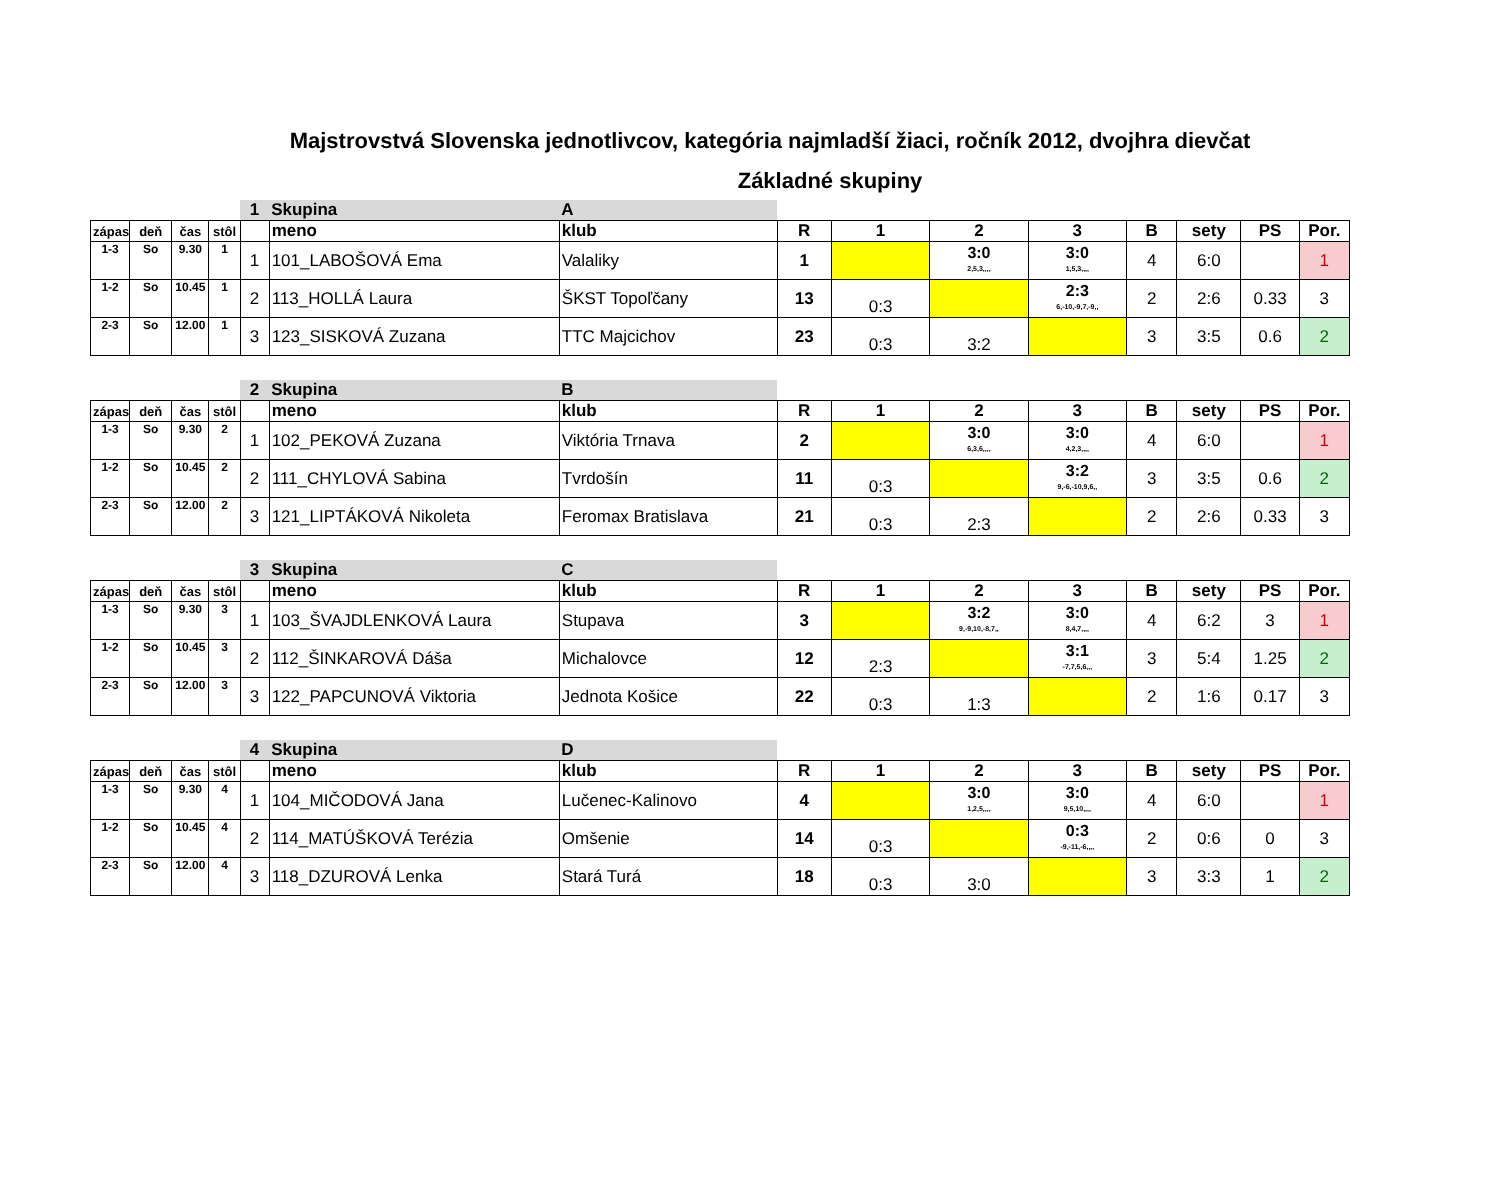Majstrovstvá Slovenska jednotlivcov, kategória najmladší žiaci, ročník 2012, dvojhra dievčat
Základné skupiny
| | | | | 1 | Skupina | A | | | | | | | | |
| zápas | deň | čas | stôl | | meno | klub | R | 1 | 2 | 3 | B | sety | PS | Por. |
| 1-3 | So | 9.30 | 1 | 1 | 101_LABOŠOVÁ Ema | Valaliky | 1 | | 3:0 2,5,3,,,, | 3:0 1,5,3,,,, | 4 | 6:0 | | 1 |
| 1-2 | So | 10.45 | 1 | 2 | 113_HOLLÁ Laura | ŠKST Topoľčany | 13 | 0:3 | | 2:3 6,-10,-9,7,-9,, | 2 | 2:6 | 0.33 | 3 |
| 2-3 | So | 12.00 | 1 | 3 | 123_SISKOVÁ Zuzana | TTC Majcichov | 23 | 0:3 | 3:2 | | 3 | 3:5 | 0.6 | 2 |
| | | | | 2 | Skupina | B | | | | | | | | |
| zápas | deň | čas | stôl | | meno | klub | R | 1 | 2 | 3 | B | sety | PS | Por. |
| 1-3 | So | 9.30 | 2 | 1 | 102_PEKOVÁ Zuzana | Viktória Trnava | 2 | | 3:0 6,3,6,,,, | 3:0 4,2,3,,,, | 4 | 6:0 | | 1 |
| 1-2 | So | 10.45 | 2 | 2 | 111_CHYLOVÁ Sabina | Tvrdošín | 11 | 0:3 | | 3:2 9,-6,-10,9,6,, | 3 | 3:5 | 0.6 | 2 |
| 2-3 | So | 12.00 | 2 | 3 | 121_LIPTÁKOVÁ Nikoleta | Feromax Bratislava | 21 | 0:3 | 2:3 | | 2 | 2:6 | 0.33 | 3 |
| | | | | 3 | Skupina | C | | | | | | | | |
| zápas | deň | čas | stôl | | meno | klub | R | 1 | 2 | 3 | B | sety | PS | Por. |
| 1-3 | So | 9.30 | 3 | 1 | 103_ŠVAJDLENKOVÁ Laura | Stupava | 3 | | 3:2 9,-9,10,-8,7,, | 3:0 8,4,7,,,, | 4 | 6:2 | 3 | 1 |
| 1-2 | So | 10.45 | 3 | 2 | 112_ŠINKAROVÁ Dáša | Michalovce | 12 | 2:3 | | 3:1 -7,7,5,6,,, | 3 | 5:4 | 1.25 | 2 |
| 2-3 | So | 12.00 | 3 | 3 | 122_PAPCUNOVÁ Viktoria | Jednota Košice | 22 | 0:3 | 1:3 | | 2 | 1:6 | 0.17 | 3 |
| | | | | 4 | Skupina | D | | | | | | | | |
| zápas | deň | čas | stôl | | meno | klub | R | 1 | 2 | 3 | B | sety | PS | Por. |
| 1-3 | So | 9.30 | 4 | 1 | 104_MIČODOVÁ Jana | Lučenec-Kalinovo | 4 | | 3:0 1,2,5,,,, | 3:0 9,5,10,,,, | 4 | 6:0 | | 1 |
| 1-2 | So | 10.45 | 4 | 2 | 114_MATÚŠKOVÁ Terézia | Omšenie | 14 | 0:3 | | 0:3 -9,-11,-6,,,, | 2 | 0:6 | 0 | 3 |
| 2-3 | So | 12.00 | 4 | 3 | 118_DZUROVÁ Lenka | Stará Turá | 18 | 0:3 | 3:0 | | 3 | 3:3 | 1 | 2 |